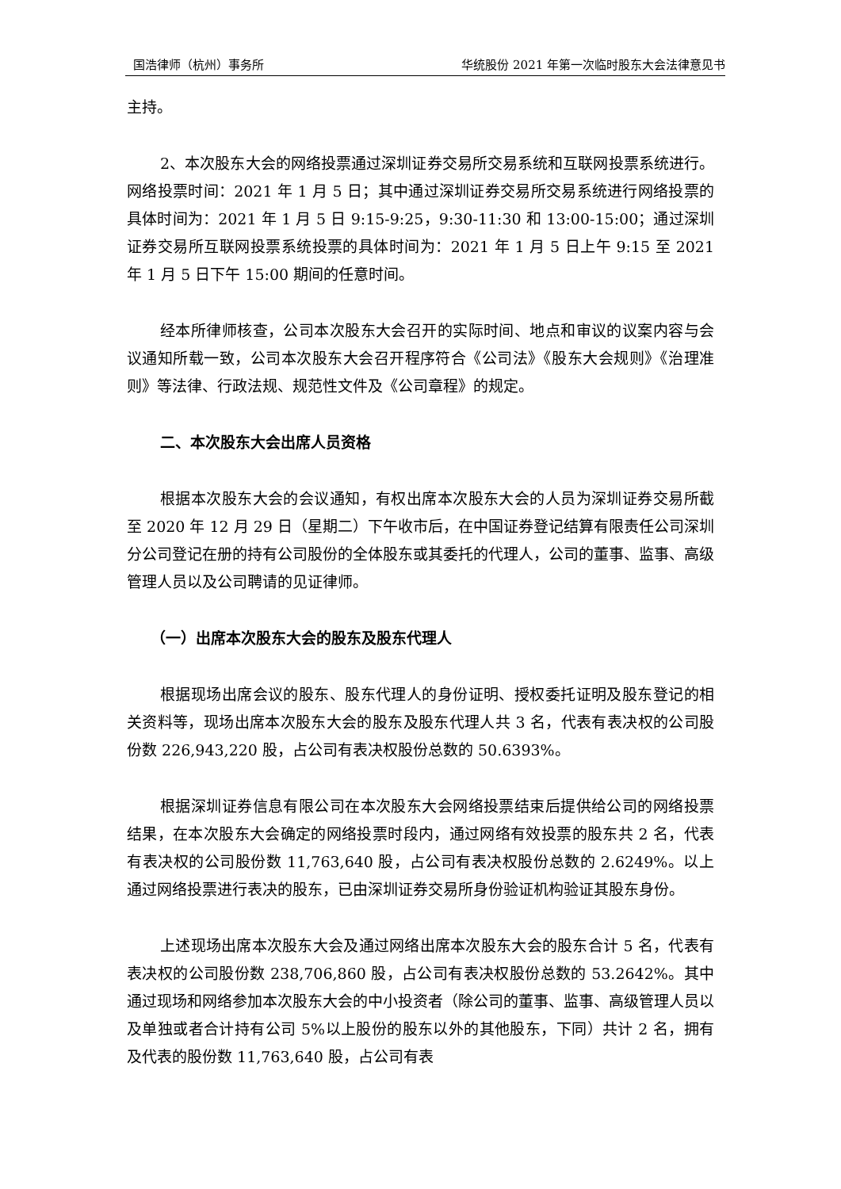国浩律师（杭州）事务所 华统股份 2021 年第一次临时股东大会法律意见书
主持。
2、本次股东大会的网络投票通过深圳证券交易所交易系统和互联网投票系统进行。网络投票时间：2021 年 1 月 5 日；其中通过深圳证券交易所交易系统进行网络投票的具体时间为：2021 年 1 月 5 日 9:15-9:25，9:30-11:30 和 13:00-15:00；通过深圳证券交易所互联网投票系统投票的具体时间为：2021 年 1 月 5 日上午 9:15 至 2021 年 1 月 5 日下午 15:00 期间的任意时间。
经本所律师核查，公司本次股东大会召开的实际时间、地点和审议的议案内容与会议通知所载一致，公司本次股东大会召开程序符合《公司法》《股东大会规则》《治理准则》等法律、行政法规、规范性文件及《公司章程》的规定。
二、本次股东大会出席人员资格
根据本次股东大会的会议通知，有权出席本次股东大会的人员为深圳证券交易所截至 2020 年 12 月 29 日（星期二）下午收市后，在中国证券登记结算有限责任公司深圳分公司登记在册的持有公司股份的全体股东或其委托的代理人，公司的董事、监事、高级管理人员以及公司聘请的见证律师。
（一）出席本次股东大会的股东及股东代理人
根据现场出席会议的股东、股东代理人的身份证明、授权委托证明及股东登记的相关资料等，现场出席本次股东大会的股东及股东代理人共 3 名，代表有表决权的公司股份数 226,943,220 股，占公司有表决权股份总数的 50.6393%。
根据深圳证券信息有限公司在本次股东大会网络投票结束后提供给公司的网络投票结果，在本次股东大会确定的网络投票时段内，通过网络有效投票的股东共 2 名，代表有表决权的公司股份数 11,763,640 股，占公司有表决权股份总数的 2.6249%。以上通过网络投票进行表决的股东，已由深圳证券交易所身份验证机构验证其股东身份。
上述现场出席本次股东大会及通过网络出席本次股东大会的股东合计 5 名，代表有表决权的公司股份数 238,706,860 股，占公司有表决权股份总数的 53.2642%。其中通过现场和网络参加本次股东大会的中小投资者（除公司的董事、监事、高级管理人员以及单独或者合计持有公司 5%以上股份的股东以外的其他股东，下同）共计 2 名，拥有及代表的股份数 11,763,640 股，占公司有表